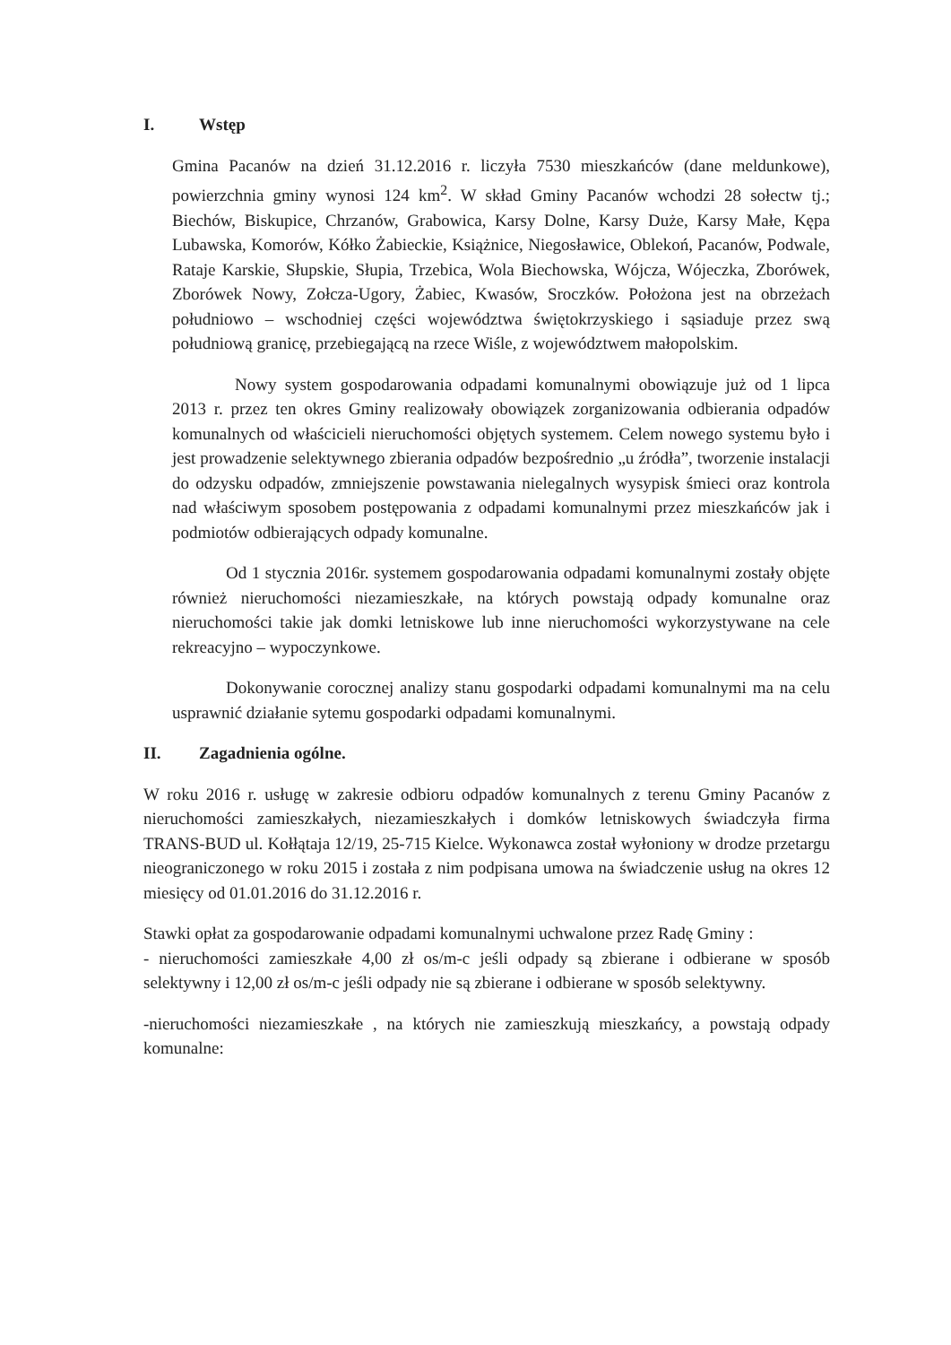I. Wstęp
Gmina Pacanów na dzień 31.12.2016 r. liczyła 7530 mieszkańców (dane meldunkowe), powierzchnia gminy wynosi 124 km<sup>2</sup>. W skład Gminy Pacanów wchodzi 28 sołectw tj.; Biechów, Biskupice, Chrzanów, Grabowica, Karsy Dolne, Karsy Duże, Karsy Małe, Kępa Lubawska, Komorów, Kółko Żabieckie, Książnice, Niegosławice, Oblekoń, Pacanów, Podwale, Rataje Karskie, Słupskie, Słupia, Trzebica, Wola Biechowska, Wójcza, Wójeczka, Zborówek, Zborówek Nowy, Zołcza-Ugory, Żabiec, Kwasów, Sroczków. Położona jest na obrzeżach południowo – wschodniej części województwa świętokrzyskiego i sąsiaduje przez swą południową granicę, przebiegającą na rzece Wiśle, z województwem małopolskim.
Nowy system gospodarowania odpadami komunalnymi obowiązuje już od 1 lipca 2013 r. przez ten okres Gminy realizowały obowiązek zorganizowania odbierania odpadów komunalnych od właścicieli nieruchomości objętych systemem. Celem nowego systemu było i jest prowadzenie selektywnego zbierania odpadów bezpośrednio „u źródła”, tworzenie instalacji do odzysku odpadów, zmniejszenie powstawania nielegalnych wysypisk śmieci oraz kontrola nad właściwym sposobem postępowania z odpadami komunalnymi przez mieszkańców jak i podmiotów odbierających odpady komunalne.
Od 1 stycznia 2016r. systemem gospodarowania odpadami komunalnymi zostały objęte również nieruchomości niezamieszkałe, na których powstają odpady komunalne oraz nieruchomości takie jak domki letniskowe lub inne nieruchomości wykorzystywane na cele rekreacyjno – wypoczynkowe.
Dokonywanie corocznej analizy stanu gospodarki odpadami komunalnymi ma na celu usprawnić działanie sytemu gospodarki odpadami komunalnymi.
II. Zagadnienia ogólne.
W roku 2016 r. usługę w zakresie odbioru odpadów komunalnych z terenu Gminy Pacanów z nieruchomości zamieszkałych, niezamieszkałych i domków letniskowych świadczyła firma TRANS-BUD ul. Kołłątaja 12/19, 25-715 Kielce. Wykonawca został wyłoniony w drodze przetargu nieograniczonego w roku 2015 i została z nim podpisana umowa na świadczenie usług na okres 12 miesięcy od 01.01.2016 do 31.12.2016 r.
Stawki opłat za gospodarowanie odpadami komunalnymi uchwalone przez Radę Gminy :
- nieruchomości zamieszkałe 4,00 zł os/m-c jeśli odpady są zbierane i odbierane w sposób selektywny i 12,00 zł os/m-c jeśli odpady nie są zbierane i odbierane w sposób selektywny.
-nieruchomości niezamieszkałe , na których nie zamieszkują mieszkańcy, a powstają odpady komunalne: